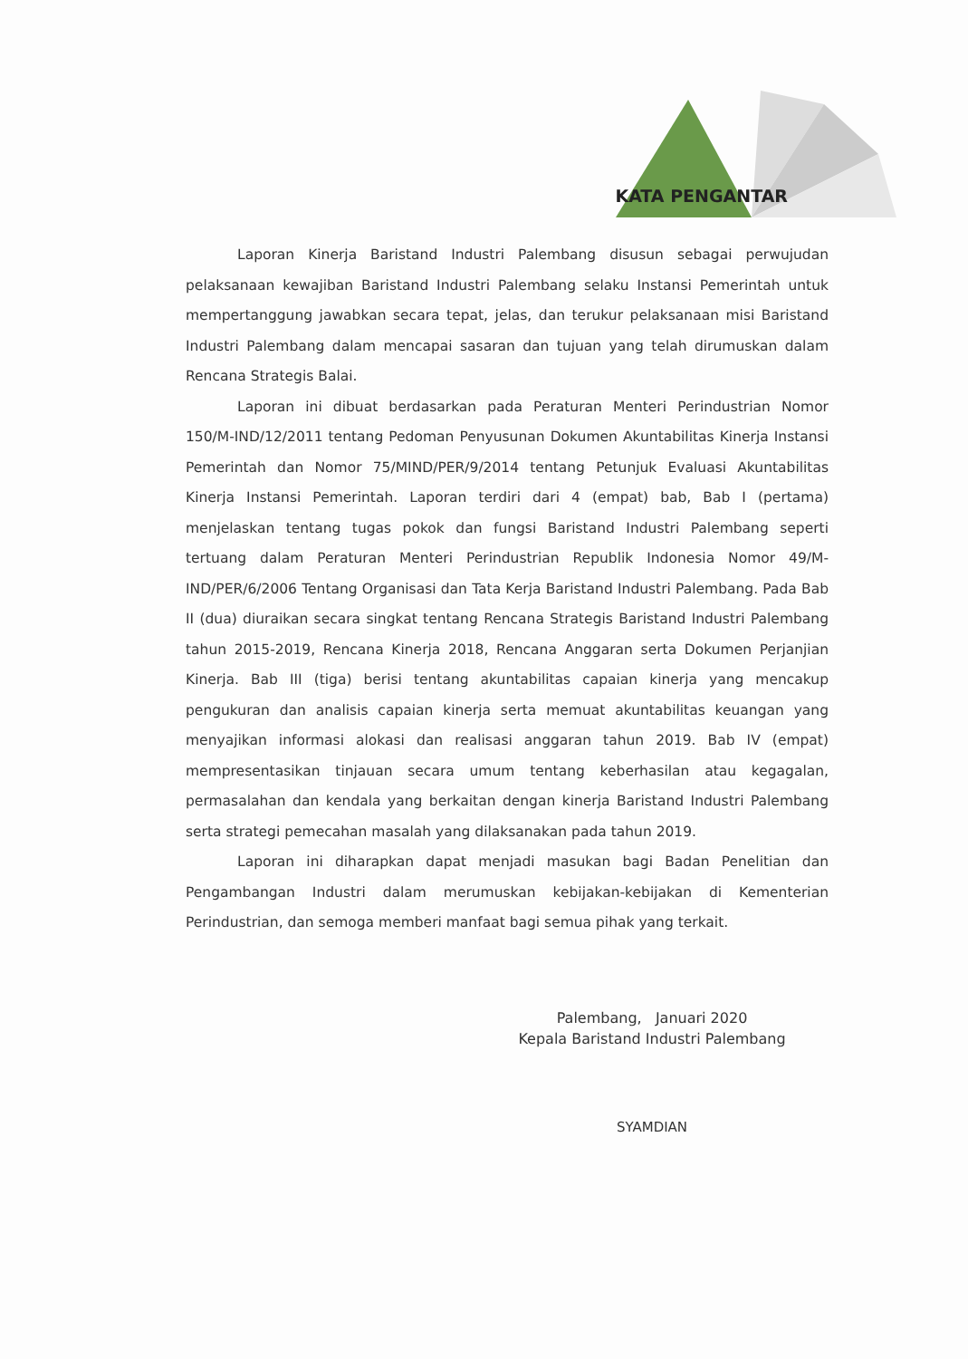KATA PENGANTAR
Laporan Kinerja Baristand Industri Palembang disusun sebagai perwujudan pelaksanaan kewajiban Baristand Industri Palembang selaku Instansi Pemerintah untuk mempertanggung jawabkan secara tepat, jelas, dan terukur pelaksanaan misi Baristand Industri Palembang dalam mencapai sasaran dan tujuan yang telah dirumuskan dalam Rencana Strategis Balai.
Laporan ini dibuat berdasarkan pada Peraturan Menteri Perindustrian Nomor 150/M-IND/12/2011 tentang Pedoman Penyusunan Dokumen Akuntabilitas Kinerja Instansi Pemerintah dan Nomor 75/MIND/PER/9/2014 tentang Petunjuk Evaluasi Akuntabilitas Kinerja Instansi Pemerintah. Laporan terdiri dari 4 (empat) bab, Bab I (pertama) menjelaskan tentang tugas pokok dan fungsi Baristand Industri Palembang seperti tertuang dalam Peraturan Menteri Perindustrian Republik Indonesia Nomor 49/M-IND/PER/6/2006 Tentang Organisasi dan Tata Kerja Baristand Industri Palembang. Pada Bab II (dua) diuraikan secara singkat tentang Rencana Strategis Baristand Industri Palembang tahun 2015-2019, Rencana Kinerja 2018, Rencana Anggaran serta Dokumen Perjanjian Kinerja. Bab III (tiga) berisi tentang akuntabilitas capaian kinerja yang mencakup pengukuran dan analisis capaian kinerja serta memuat akuntabilitas keuangan yang menyajikan informasi alokasi dan realisasi anggaran tahun 2019. Bab IV (empat) mempresentasikan tinjauan secara umum tentang keberhasilan atau kegagalan, permasalahan dan kendala yang berkaitan dengan kinerja Baristand Industri Palembang serta strategi pemecahan masalah yang dilaksanakan pada tahun 2019.
Laporan ini diharapkan dapat menjadi masukan bagi Badan Penelitian dan Pengambangan Industri dalam merumuskan kebijakan-kebijakan di Kementerian Perindustrian, dan semoga memberi manfaat bagi semua pihak yang terkait.
Palembang, Januari 2020
Kepala Baristand Industri Palembang
SYAMDIAN